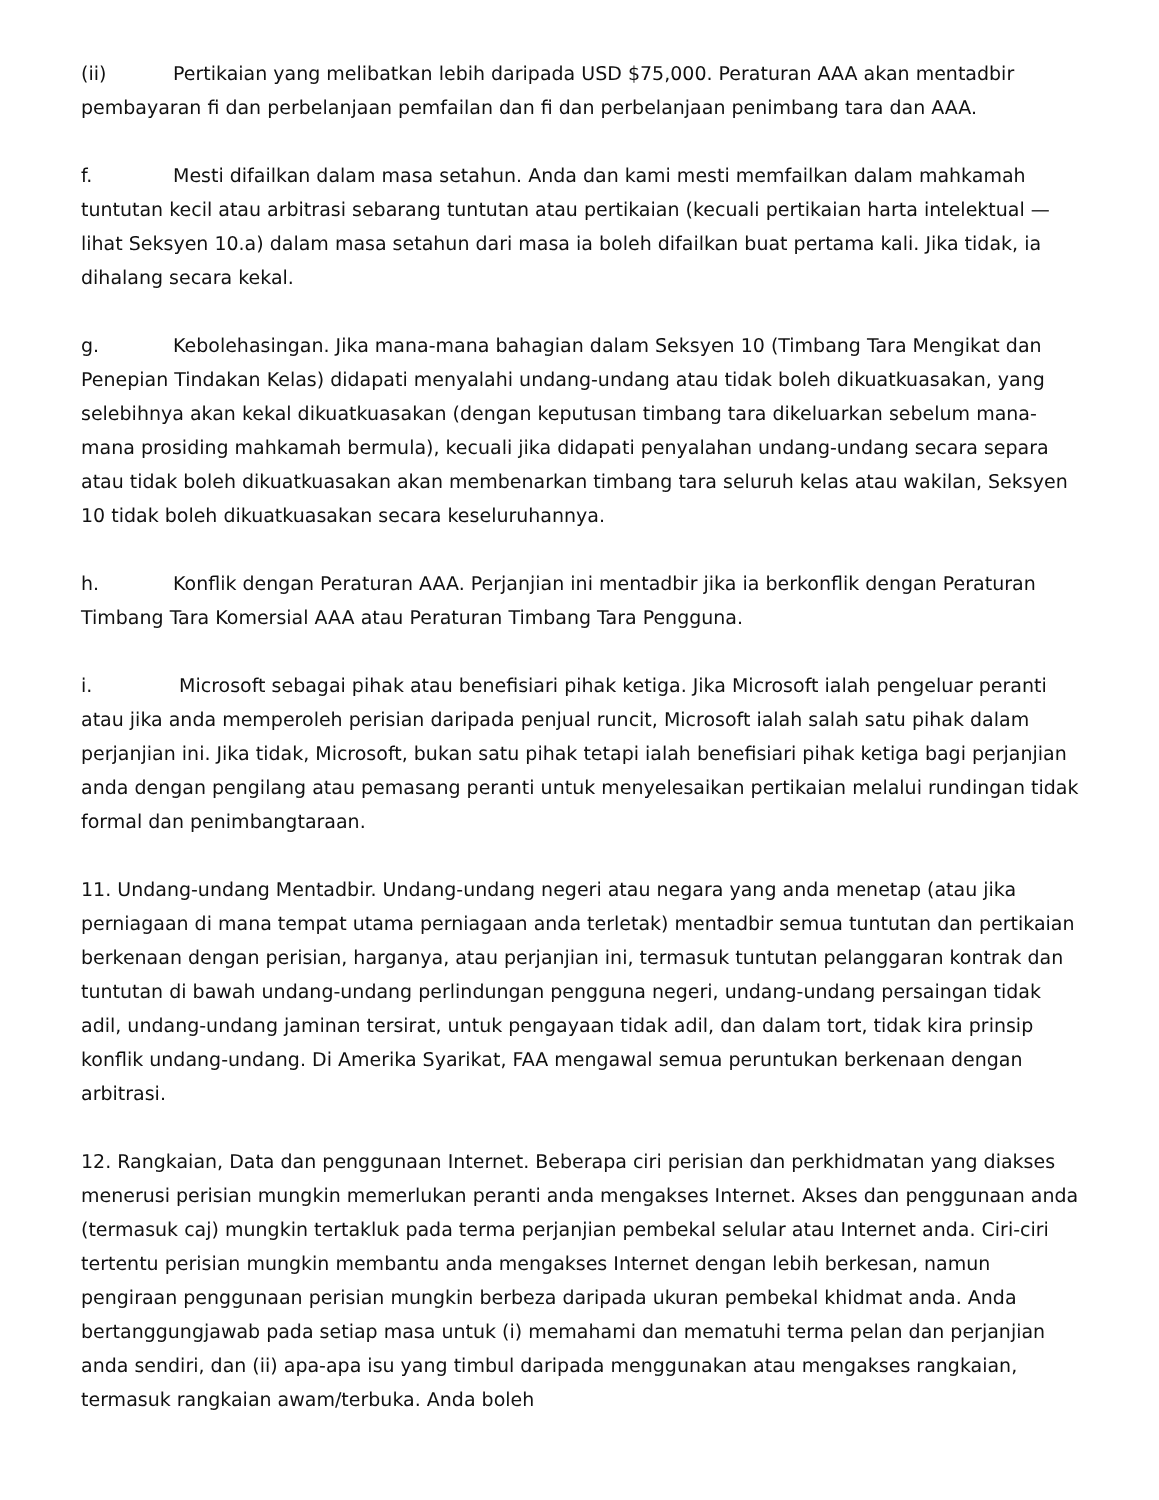(ii) Pertikaian yang melibatkan lebih daripada USD $75,000. Peraturan AAA akan mentadbir pembayaran fi dan perbelanjaan pemfailan dan fi dan perbelanjaan penimbang tara dan AAA.
f. Mesti difailkan dalam masa setahun. Anda dan kami mesti memfailkan dalam mahkamah tuntutan kecil atau arbitrasi sebarang tuntutan atau pertikaian (kecuali pertikaian harta intelektual — lihat Seksyen 10.a) dalam masa setahun dari masa ia boleh difailkan buat pertama kali. Jika tidak, ia dihalang secara kekal.
g. Kebolehasingan. Jika mana-mana bahagian dalam Seksyen 10 (Timbang Tara Mengikat dan Penepian Tindakan Kelas) didapati menyalahi undang-undang atau tidak boleh dikuatkuasakan, yang selebihnya akan kekal dikuatkuasakan (dengan keputusan timbang tara dikeluarkan sebelum mana-mana prosiding mahkamah bermula), kecuali jika didapati penyalahan undang-undang secara separa atau tidak boleh dikuatkuasakan akan membenarkan timbang tara seluruh kelas atau wakilan, Seksyen 10 tidak boleh dikuatkuasakan secara keseluruhannya.
h. Konflik dengan Peraturan AAA. Perjanjian ini mentadbir jika ia berkonflik dengan Peraturan Timbang Tara Komersial AAA atau Peraturan Timbang Tara Pengguna.
i. Microsoft sebagai pihak atau benefisiari pihak ketiga. Jika Microsoft ialah pengeluar peranti atau jika anda memperoleh perisian daripada penjual runcit, Microsoft ialah salah satu pihak dalam perjanjian ini. Jika tidak, Microsoft, bukan satu pihak tetapi ialah benefisiari pihak ketiga bagi perjanjian anda dengan pengilang atau pemasang peranti untuk menyelesaikan pertikaian melalui rundingan tidak formal dan penimbangtaraan.
11. Undang-undang Mentadbir. Undang-undang negeri atau negara yang anda menetap (atau jika perniagaan di mana tempat utama perniagaan anda terletak) mentadbir semua tuntutan dan pertikaian berkenaan dengan perisian, harganya, atau perjanjian ini, termasuk tuntutan pelanggaran kontrak dan tuntutan di bawah undang-undang perlindungan pengguna negeri, undang-undang persaingan tidak adil, undang-undang jaminan tersirat, untuk pengayaan tidak adil, dan dalam tort, tidak kira prinsip konflik undang-undang. Di Amerika Syarikat, FAA mengawal semua peruntukan berkenaan dengan arbitrasi.
12. Rangkaian, Data dan penggunaan Internet. Beberapa ciri perisian dan perkhidmatan yang diakses menerusi perisian mungkin memerlukan peranti anda mengakses Internet. Akses dan penggunaan anda (termasuk caj) mungkin tertakluk pada terma perjanjian pembekal selular atau Internet anda. Ciri-ciri tertentu perisian mungkin membantu anda mengakses Internet dengan lebih berkesan, namun pengiraan penggunaan perisian mungkin berbeza daripada ukuran pembekal khidmat anda. Anda bertanggungjawab pada setiap masa untuk (i) memahami dan mematuhi terma pelan dan perjanjian anda sendiri, dan (ii) apa-apa isu yang timbul daripada menggunakan atau mengakses rangkaian, termasuk rangkaian awam/terbuka. Anda boleh